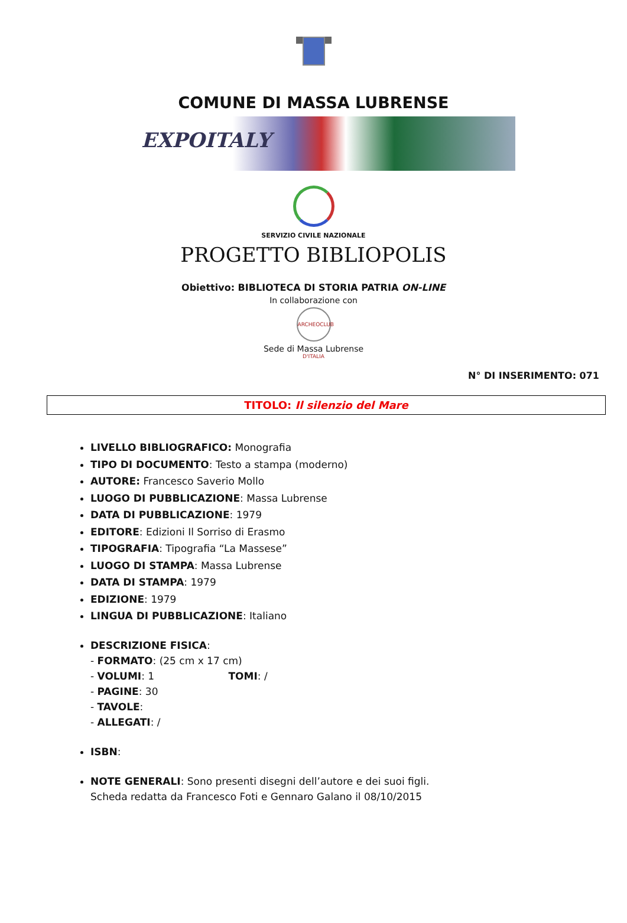COMUNE DI MASSA LUBRENSE
EXPOITALY
SERVIZIO CIVILE NAZIONALE
PROGETTO BIBLIOPOLIS
Obiettivo: BIBLIOTECA DI STORIA PATRIA ON-LINE
In collaborazione con
ARCHEOCLUB D'ITALIA
Sede di Massa Lubrense
N° DI INSERIMENTO: 071
TITOLO: Il silenzio del Mare
LIVELLO BIBLIOGRAFICO: Monografia
TIPO DI DOCUMENTO: Testo a stampa (moderno)
AUTORE: Francesco Saverio Mollo
LUOGO DI PUBBLICAZIONE: Massa Lubrense
DATA DI PUBBLICAZIONE: 1979
EDITORE: Edizioni Il Sorriso di Erasmo
TIPOGRAFIA: Tipografia “La Massese”
LUOGO DI STAMPA: Massa Lubrense
DATA DI STAMPA: 1979
EDIZIONE: 1979
LINGUA DI PUBBLICAZIONE: Italiano
DESCRIZIONE FISICA:
- FORMATO: (25 cm x 17 cm)
- VOLUMI: 1 TOMI: /
- PAGINE: 30
- TAVOLE:
- ALLEGATI: /
ISBN:
NOTE GENERALI: Sono presenti disegni dell’autore e dei suoi figli.
Scheda redatta da Francesco Foti e Gennaro Galano il 08/10/2015